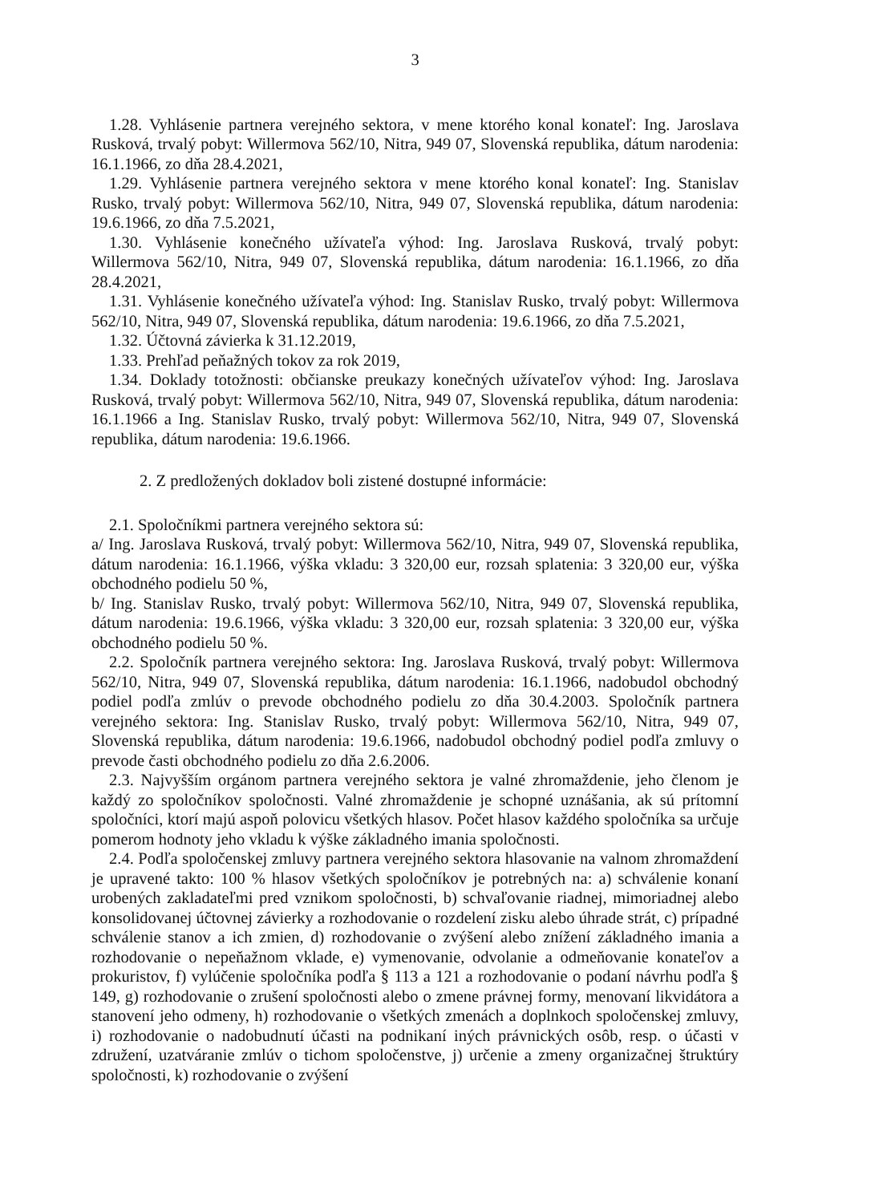3
1.28. Vyhlásenie partnera verejného sektora, v mene ktorého konal konateľ: Ing. Jaroslava Rusková, trvalý pobyt: Willermova 562/10, Nitra, 949 07, Slovenská republika, dátum narodenia: 16.1.1966, zo dňa 28.4.2021,
1.29. Vyhlásenie partnera verejného sektora v mene ktorého konal konateľ: Ing. Stanislav Rusko, trvalý pobyt: Willermova 562/10, Nitra, 949 07, Slovenská republika, dátum narodenia: 19.6.1966, zo dňa 7.5.2021,
1.30. Vyhlásenie konečného užívateľa výhod: Ing. Jaroslava Rusková, trvalý pobyt: Willermova 562/10, Nitra, 949 07, Slovenská republika, dátum narodenia: 16.1.1966, zo dňa 28.4.2021,
1.31. Vyhlásenie konečného užívateľa výhod: Ing. Stanislav Rusko, trvalý pobyt: Willermova 562/10, Nitra, 949 07, Slovenská republika, dátum narodenia: 19.6.1966, zo dňa 7.5.2021,
1.32. Účtovná závierka k 31.12.2019,
1.33. Prehľad peňažných tokov za rok 2019,
1.34. Doklady totožnosti: občianske preukazy konečných užívateľov výhod: Ing. Jaroslava Rusková, trvalý pobyt: Willermova 562/10, Nitra, 949 07, Slovenská republika, dátum narodenia: 16.1.1966 a Ing. Stanislav Rusko, trvalý pobyt: Willermova 562/10, Nitra, 949 07, Slovenská republika, dátum narodenia: 19.6.1966.
2. Z predložených dokladov boli zistené dostupné informácie:
2.1. Spoločníkmi partnera verejného sektora sú:
a/ Ing. Jaroslava Rusková, trvalý pobyt: Willermova 562/10, Nitra, 949 07, Slovenská republika, dátum narodenia: 16.1.1966, výška vkladu: 3 320,00 eur, rozsah splatenia: 3 320,00 eur, výška obchodného podielu 50 %,
b/ Ing. Stanislav Rusko, trvalý pobyt: Willermova 562/10, Nitra, 949 07, Slovenská republika, dátum narodenia: 19.6.1966, výška vkladu: 3 320,00 eur, rozsah splatenia: 3 320,00 eur, výška obchodného podielu 50 %.
2.2. Spoločník partnera verejného sektora: Ing. Jaroslava Rusková, trvalý pobyt: Willermova 562/10, Nitra, 949 07, Slovenská republika, dátum narodenia: 16.1.1966, nadobudol obchodný podiel podľa zmlúv o prevode obchodného podielu zo dňa 30.4.2003. Spoločník partnera verejného sektora: Ing. Stanislav Rusko, trvalý pobyt: Willermova 562/10, Nitra, 949 07, Slovenská republika, dátum narodenia: 19.6.1966, nadobudol obchodný podiel podľa zmluvy o prevode časti obchodného podielu zo dňa 2.6.2006.
2.3. Najvyšším orgánom partnera verejného sektora je valné zhromaždenie, jeho členom je každý zo spoločníkov spoločnosti. Valné zhromaždenie je schopné uznášania, ak sú prítomní spoločníci, ktorí majú aspoň polovicu všetkých hlasov. Počet hlasov každého spoločníka sa určuje pomerom hodnoty jeho vkladu k výške základného imania spoločnosti.
2.4. Podľa spoločenskej zmluvy partnera verejného sektora hlasovanie na valnom zhromaždení je upravené takto: 100 % hlasov všetkých spoločníkov je potrebných na: a) schválenie konaní urobených zakladateľmi pred vznikom spoločnosti, b) schvaľovanie riadnej, mimoriadnej alebo konsolidovanej účtovnej závierky a rozhodovanie o rozdelení zisku alebo úhrade strát, c) prípadné schválenie stanov a ich zmien, d) rozhodovanie o zvýšení alebo znížení základného imania a rozhodovanie o nepeňažnom vklade, e) vymenovanie, odvolanie a odmeňovanie konateľov a prokuristov, f) vylúčenie spoločníka podľa § 113 a 121 a rozhodovanie o podaní návrhu podľa § 149, g) rozhodovanie o zrušení spoločnosti alebo o zmene právnej formy, menovaní likvidátora a stanovení jeho odmeny, h) rozhodovanie o všetkých zmenách a doplnkoch spoločenskej zmluvy, i) rozhodovanie o nadobudnutí účasti na podnikaní iných právnických osôb, resp. o účasti v združení, uzatváranie zmlúv o tichom spoločenstve, j) určenie a zmeny organizačnej štruktúry spoločnosti, k) rozhodovanie o zvýšení